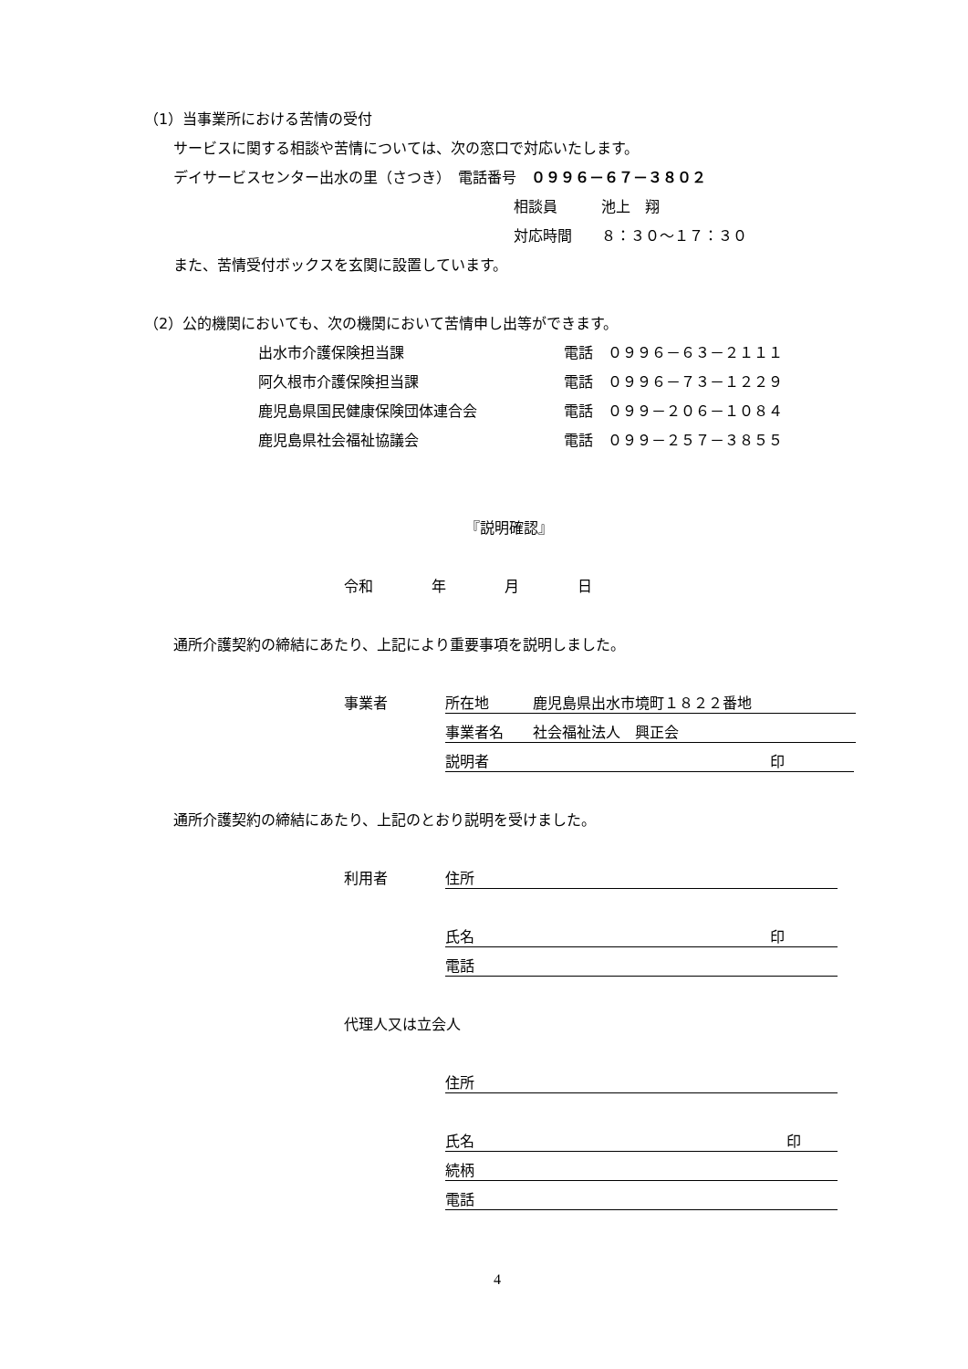（1）当事業所における苦情の受付
サービスに関する相談や苦情については、次の窓口で対応いたします。
デイサービスセンター出水の里（さつき）　電話番号　０９９６－６７－３８０２
相談員　　　池上　翔
対応時間　　８：３０～１７：３０
また、苦情受付ボックスを玄関に設置しています。
（2）公的機関においても、次の機関において苦情申し出等ができます。
出水市介護保険担当課 電話　０９９６－６３－２１１１
阿久根市介護保険担当課 電話　０９９６－７３－１２２９
鹿児島県国民健康保険団体連合会 電話　０９９－２０６－１０８４
鹿児島県社会福祉協議会 電話　０９９－２５７－３８５５
『説明確認』
令和　　　　年　　　　月　　　　日
通所介護契約の締結にあたり、上記により重要事項を説明しました。
事業者 所在地　　　鹿児島県出水市境町１８２２番地
事業者名　　社会福祉法人　興正会
説明者 印
通所介護契約の締結にあたり、上記のとおり説明を受けました。
利用者 住所
氏名 印
電話
代理人又は立会人
住所
氏名 印
続柄
電話
4